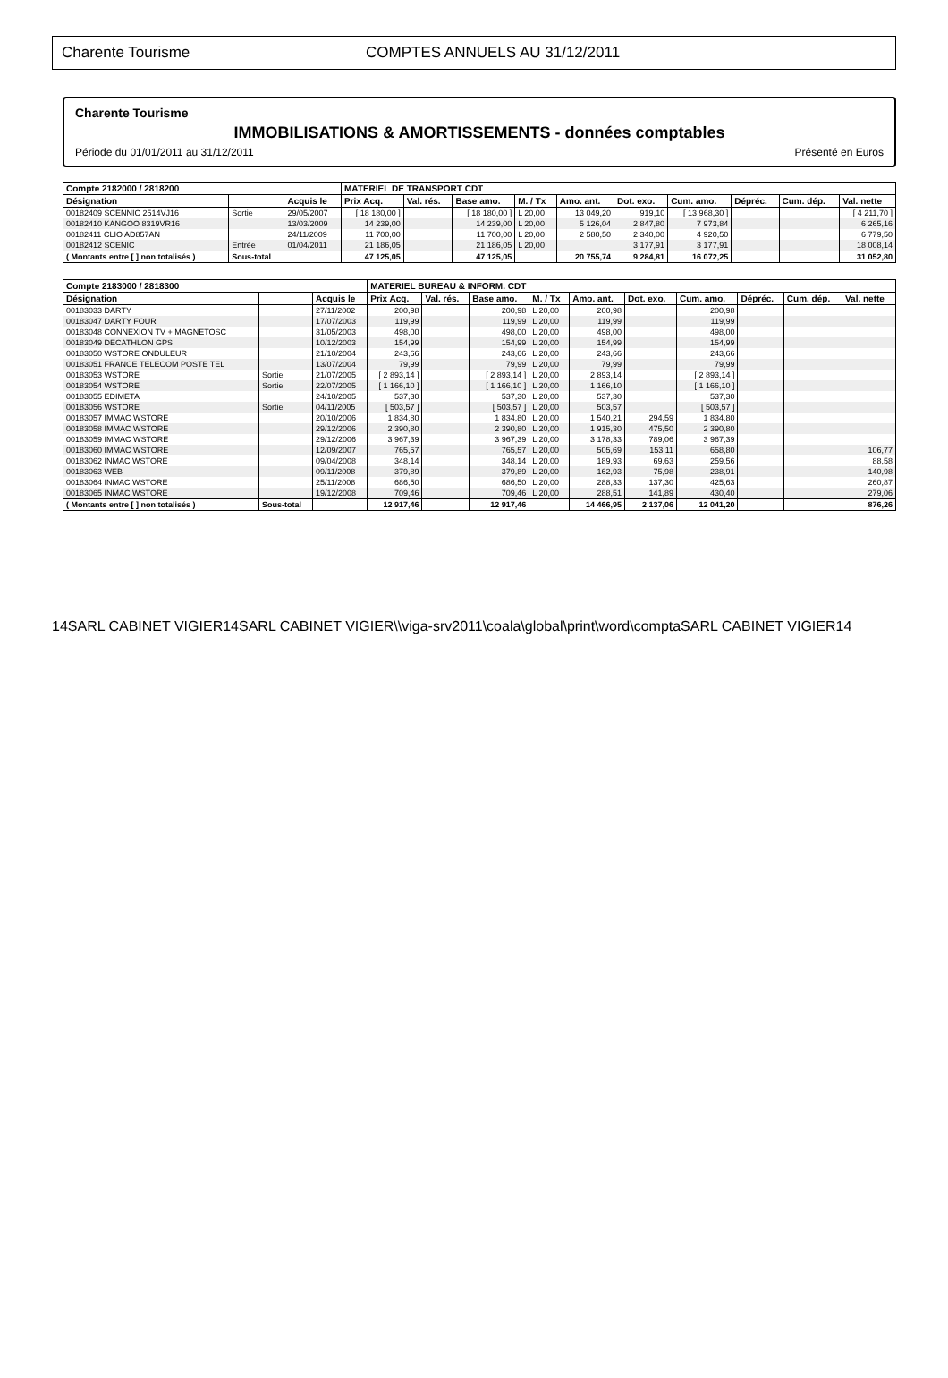Charente Tourisme COMPTES ANNUELS AU 31/12/2011
Charente Tourisme
IMMOBILISATIONS & AMORTISSEMENTS - données comptables
Période du 01/01/2011 au 31/12/2011 Présenté en Euros
| Compte 2182000 / 2818200 | | | MATERIEL DE TRANSPORT CDT | | | | | | | | | |
| --- | --- | --- | --- | --- | --- | --- | --- | --- | --- | --- | --- | --- |
| Désignation | | Acquis le | Prix Acq. | Val. rés. | Base amo. | M. / Tx | Amo. ant. | Dot. exo. | Cum. amo. | Dépréc. | Cum. dép. | Val. nette |
| 00182409 SCENNIC 2514VJ16 | Sortie | 29/05/2007 | [ 18 180,00 ] | | [ 18 180,00 ] | L 20,00 | 13 049,20 | 919,10 | [ 13 968,30 ] | | | [ 4 211,70 ] |
| 00182410 KANGOO 8319VR16 | | 13/03/2009 | 14 239,00 | | 14 239,00 | L 20,00 | 5 126,04 | 2 847,80 | 7 973,84 | | | 6 265,16 |
| 00182411 CLIO AD857AN | | 24/11/2009 | 11 700,00 | | 11 700,00 | L 20,00 | 2 580,50 | 2 340,00 | 4 920,50 | | | 6 779,50 |
| 00182412 SCENIC | Entrée | 01/04/2011 | 21 186,05 | | 21 186,05 | L 20,00 | | 3 177,91 | 3 177,91 | | | 18 008,14 |
| ( Montants entre [ ] non totalisés ) | Sous-total | | 47 125,05 | | 47 125,05 | | 20 755,74 | 9 284,81 | 16 072,25 | | | 31 052,80 |
| Compte 2183000 / 2818300 | | | MATERIEL BUREAU & INFORM. CDT | | | | | | | | | |
| --- | --- | --- | --- | --- | --- | --- | --- | --- | --- | --- | --- | --- |
| Désignation | | Acquis le | Prix Acq. | Val. rés. | Base amo. | M. / Tx | Amo. ant. | Dot. exo. | Cum. amo. | Dépréc. | Cum. dép. | Val. nette |
| 00183033 DARTY | | 27/11/2002 | 200,98 | | 200,98 | L 20,00 | 200,98 | | 200,98 | | | |
| 00183047 DARTY FOUR | | 17/07/2003 | 119,99 | | 119,99 | L 20,00 | 119,99 | | 119,99 | | | |
| 00183048 CONNEXION TV + MAGNETOSC | | 31/05/2003 | 498,00 | | 498,00 | L 20,00 | 498,00 | | 498,00 | | | |
| 00183049 DECATHLON GPS | | 10/12/2003 | 154,99 | | 154,99 | L 20,00 | 154,99 | | 154,99 | | | |
| 00183050 WSTORE ONDULEUR | | 21/10/2004 | 243,66 | | 243,66 | L 20,00 | 243,66 | | 243,66 | | | |
| 00183051 FRANCE TELECOM POSTE TEL | | 13/07/2004 | 79,99 | | 79,99 | L 20,00 | 79,99 | | 79,99 | | | |
| 00183053 WSTORE | Sortie | 21/07/2005 | [ 2 893,14 ] | | [ 2 893,14 ] | L 20,00 | 2 893,14 | | [ 2 893,14 ] | | | |
| 00183054 WSTORE | Sortie | 22/07/2005 | [ 1 166,10 ] | | [ 1 166,10 ] | L 20,00 | 1 166,10 | | [ 1 166,10 ] | | | |
| 00183055 EDIMETA | | 24/10/2005 | 537,30 | | 537,30 | L 20,00 | 537,30 | | 537,30 | | | |
| 00183056 WSTORE | Sortie | 04/11/2005 | [ 503,57 ] | | [ 503,57 ] | L 20,00 | 503,57 | | [ 503,57 ] | | | |
| 00183057 IMMAC WSTORE | | 20/10/2006 | 1 834,80 | | 1 834,80 | L 20,00 | 1 540,21 | 294,59 | 1 834,80 | | | |
| 00183058 IMMAC WSTORE | | 29/12/2006 | 2 390,80 | | 2 390,80 | L 20,00 | 1 915,30 | 475,50 | 2 390,80 | | | |
| 00183059 IMMAC WSTORE | | 29/12/2006 | 3 967,39 | | 3 967,39 | L 20,00 | 3 178,33 | 789,06 | 3 967,39 | | | |
| 00183060 IMMAC WSTORE | | 12/09/2007 | 765,57 | | 765,57 | L 20,00 | 505,69 | 153,11 | 658,80 | | | 106,77 |
| 00183062 INMAC WSTORE | | 09/04/2008 | 348,14 | | 348,14 | L 20,00 | 189,93 | 69,63 | 259,56 | | | 88,58 |
| 00183063 WEB | | 09/11/2008 | 379,89 | | 379,89 | L 20,00 | 162,93 | 75,98 | 238,91 | | | 140,98 |
| 00183064 INMAC WSTORE | | 25/11/2008 | 686,50 | | 686,50 | L 20,00 | 288,33 | 137,30 | 425,63 | | | 260,87 |
| 00183065 INMAC WSTORE | | 19/12/2008 | 709,46 | | 709,46 | L 20,00 | 288,51 | 141,89 | 430,40 | | | 279,06 |
| ( Montants entre [ ] non totalisés ) | Sous-total | | 12 917,46 | | 12 917,46 | | 14 466,95 | 2 137,06 | 12 041,20 | | | 876,26 |
14SARL CABINET VIGIER14SARL CABINET VIGIER\\viga-srv2011\coala\global\print\word\comptaSARL CABINET VIGIER14